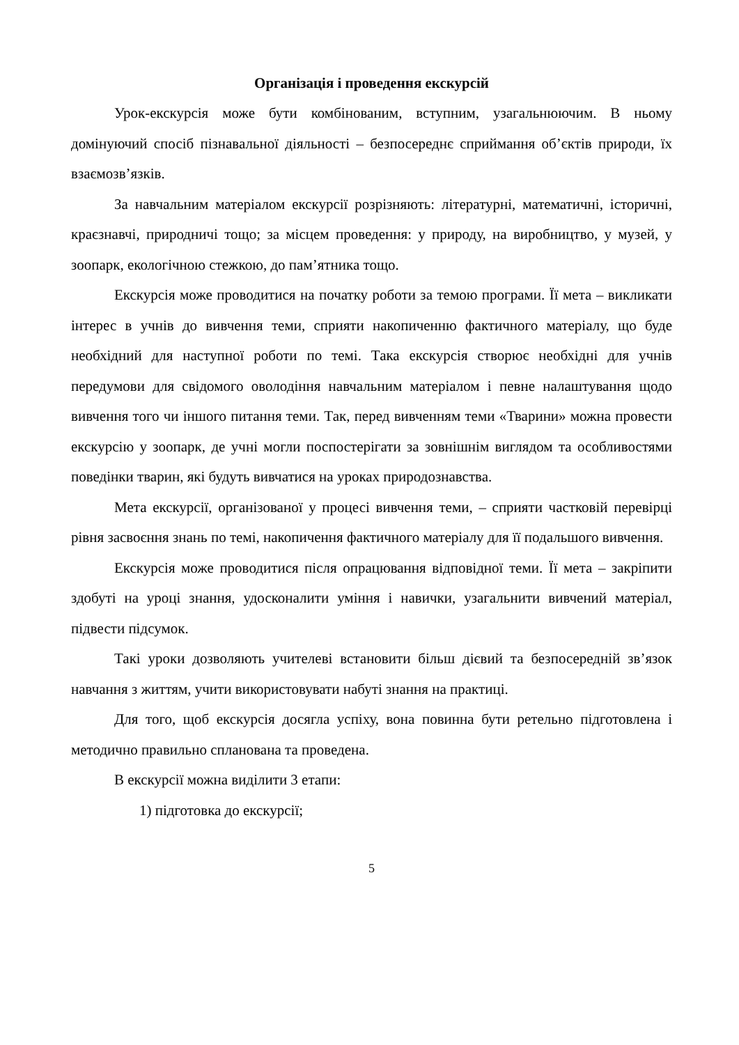Організація і проведення екскурсій
Урок-екскурсія може бути комбінованим, вступним, узагальнюючим. В ньому домінуючий спосіб пізнавальної діяльності – безпосереднє сприймання об’єктів природи, їх взаємозв’язків.
За навчальним матеріалом екскурсії розрізняють: літературні, математичні, історичні, краєзнавчі, природничі тощо; за місцем проведення: у природу, на виробництво, у музей, у зоопарк, екологічною стежкою, до пам’ятника тощо.
Екскурсія може проводитися на початку роботи за темою програми. Її мета – викликати інтерес в учнів до вивчення теми, сприяти накопиченню фактичного матеріалу, що буде необхідний для наступної роботи по темі. Така екскурсія створює необхідні для учнів передумови для свідомого оволодіння навчальним матеріалом і певне налаштування щодо вивчення того чи іншого питання теми. Так, перед вивченням теми «Тварини» можна провести екскурсію у зоопарк, де учні могли поспостерігати за зовнішнім виглядом та особливостями поведінки тварин, які будуть вивчатися на уроках природознавства.
Мета екскурсії, організованої у процесі вивчення теми, – сприяти частковій перевірці рівня засвоєння знань по темі, накопичення фактичного матеріалу для її подальшого вивчення.
Екскурсія може проводитися після опрацювання відповідної теми. Її мета – закріпити здобуті на уроці знання, удосконалити уміння і навички, узагальнити вивчений матеріал, підвести підсумок.
Такі уроки дозволяють учителеві встановити більш дієвий та безпосередній зв’язок навчання з життям, учити використовувати набуті знання на практиці.
Для того, щоб екскурсія досягла успіху, вона повинна бути ретельно підготовлена і методично правильно спланована та проведена.
В екскурсії можна виділити 3 етапи:
1) підготовка до екскурсії;
5